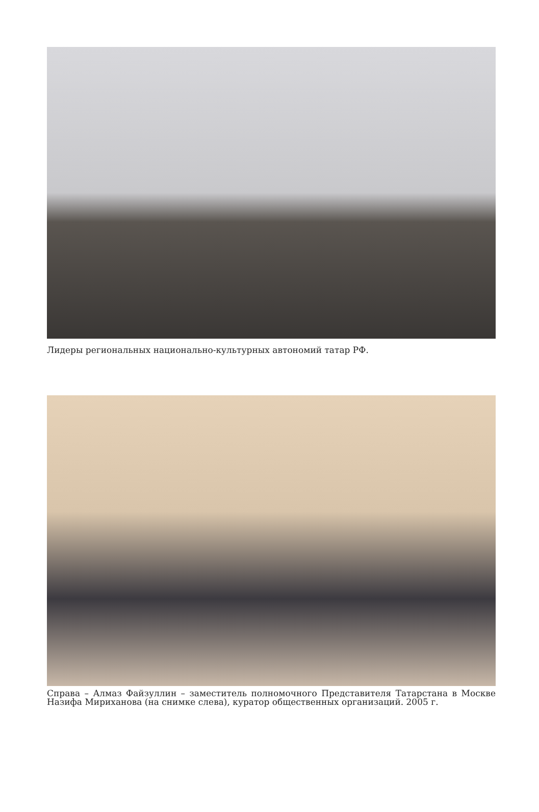Лидеры региональных национально-культурных автономий татар РФ.
Справа – Алмаз Файзуллин – заместитель полномочного Представителя Татарстана в Москве Назифа Мириханова (на снимке слева), куратор общественных организаций. 2005 г.